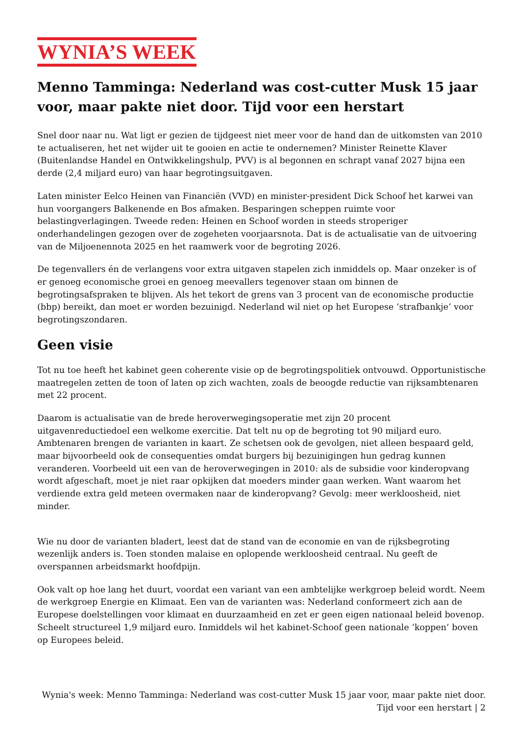WYNIA’S WEEK
Menno Tamminga: Nederland was cost-cutter Musk 15 jaar voor, maar pakte niet door. Tijd voor een herstart
Snel door naar nu. Wat ligt er gezien de tijdgeest niet meer voor de hand dan de uitkomsten van 2010 te actualiseren, het net wijder uit te gooien en actie te ondernemen? Minister Reinette Klaver (Buitenlandse Handel en Ontwikkelingshulp, PVV) is al begonnen en schrapt vanaf 2027 bijna een derde (2,4 miljard euro) van haar begrotingsuitgaven.
Laten minister Eelco Heinen van Financiën (VVD) en minister-president Dick Schoof het karwei van hun voorgangers Balkenende en Bos afmaken. Besparingen scheppen ruimte voor belastingverlagingen. Tweede reden: Heinen en Schoof worden in steeds stroperiger onderhandelingen gezogen over de zogeheten voorjaarsnota. Dat is de actualisatie van de uitvoering van de Miljoenennota 2025 en het raamwerk voor de begroting 2026.
De tegenvallers én de verlangens voor extra uitgaven stapelen zich inmiddels op. Maar onzeker is of er genoeg economische groei en genoeg meevallers tegenover staan om binnen de begrotingsafspraken te blijven. Als het tekort de grens van 3 procent van de economische productie (bbp) bereikt, dan moet er worden bezuinigd. Nederland wil niet op het Europese ‘strafbankje’ voor begrotingszondaren.
Geen visie
Tot nu toe heeft het kabinet geen coherente visie op de begrotingspolitiek ontvouwd. Opportunistische maatregelen zetten de toon of laten op zich wachten, zoals de beoogde reductie van rijksambtenaren met 22 procent.
Daarom is actualisatie van de brede heroverwegingsoperatie met zijn 20 procent uitgavenreductiedoel een welkome exercitie. Dat telt nu op de begroting tot 90 miljard euro. Ambtenaren brengen de varianten in kaart. Ze schetsen ook de gevolgen, niet alleen bespaard geld, maar bijvoorbeeld ook de consequenties omdat burgers bij bezuinigingen hun gedrag kunnen veranderen. Voorbeeld uit een van de heroverwegingen in 2010: als de subsidie voor kinderopvang wordt afgeschaft, moet je niet raar opkijken dat moeders minder gaan werken. Want waarom het verdiende extra geld meteen overmaken naar de kinderopvang? Gevolg: meer werkloosheid, niet minder.
Wie nu door de varianten bladert, leest dat de stand van de economie en van de rijksbegroting wezenlijk anders is. Toen stonden malaise en oplopende werkloosheid centraal. Nu geeft de overspannen arbeidsmarkt hoofdpijn.
Ook valt op hoe lang het duurt, voordat een variant van een ambtelijke werkgroep beleid wordt. Neem de werkgroep Energie en Klimaat. Een van de varianten was: Nederland conformeert zich aan de Europese doelstellingen voor klimaat en duurzaamheid en zet er geen eigen nationaal beleid bovenop. Scheelt structureel 1,9 miljard euro. Inmiddels wil het kabinet-Schoof geen nationale ‘koppen’ boven op Europees beleid.
Wynia's week: Menno Tamminga: Nederland was cost-cutter Musk 15 jaar voor, maar pakte niet door. Tijd voor een herstart | 2